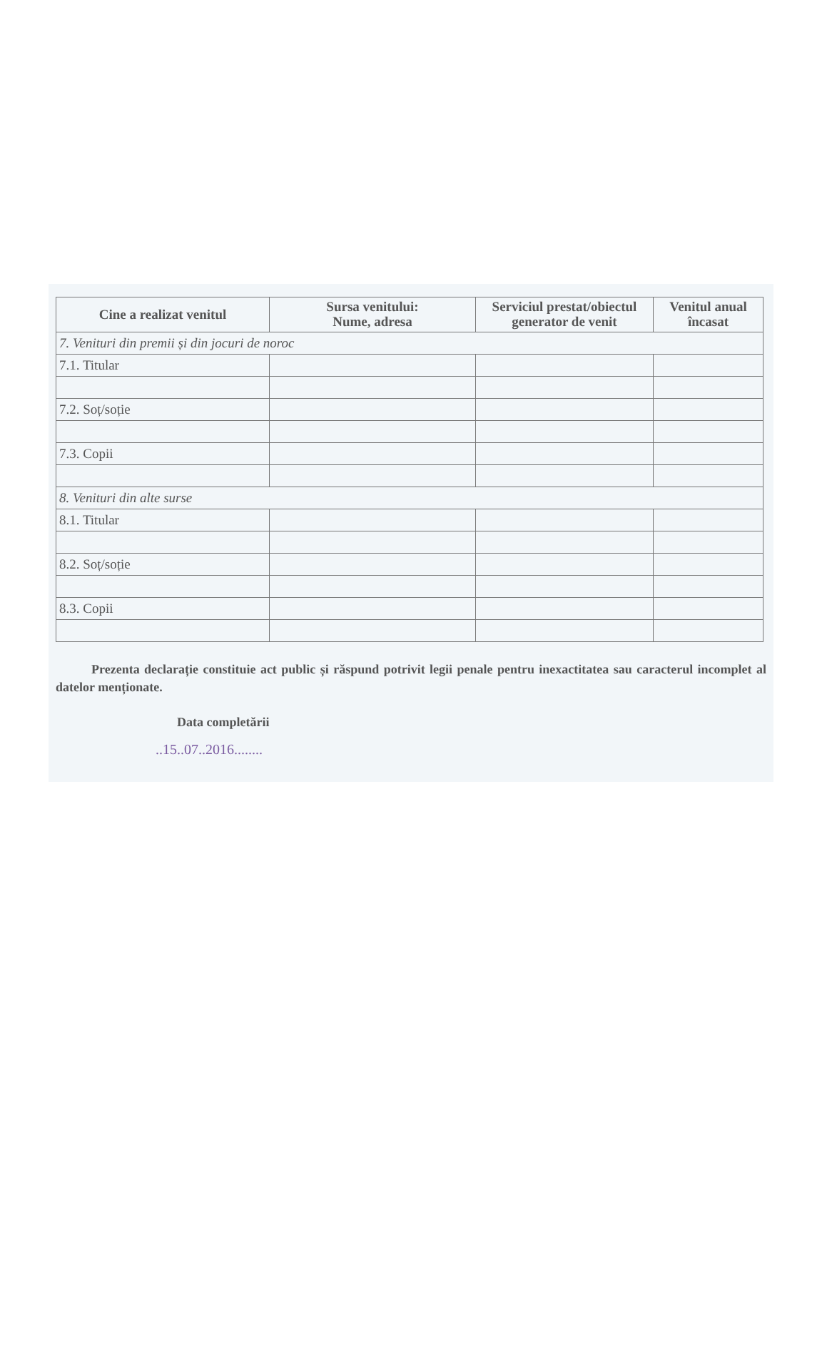| Cine a realizat venitul | Sursa venitului: Nume, adresa | Serviciul prestat/obiectul generator de venit | Venitul anual încasat |
| --- | --- | --- | --- |
| 7. Venituri din premii și din jocuri de noroc | | | |
| 7.1. Titular | | | |
| 7.2. Soț/soție | | | |
| 7.3. Copii | | | |
| 8. Venituri din alte surse | | | |
| 8.1. Titular | | | |
| 8.2. Soț/soție | | | |
| 8.3. Copii | | | |
Prezenta declarație constituie act public și răspund potrivit legii penale pentru inexactitatea sau caracterul incomplet al datelor menționate.
Data completării
..15..07..2016........